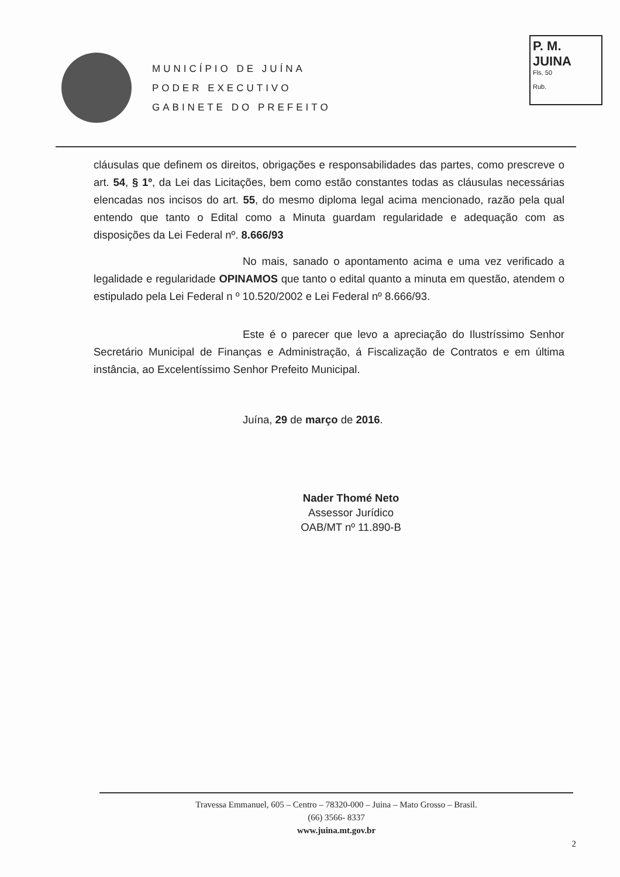MUNICÍPIO DE JUÍNA
PODER EXECUTIVO
GABINETE DO PREFEITO
P. M. JUINA
Fls. 50
Rub.
cláusulas que definem os direitos, obrigações e responsabilidades das partes, como prescreve o art. 54, § 1º, da Lei das Licitações, bem como estão constantes todas as cláusulas necessárias elencadas nos incisos do art. 55, do mesmo diploma legal acima mencionado, razão pela qual entendo que tanto o Edital como a Minuta guardam regularidade e adequação com as disposições da Lei Federal nº. 8.666/93
No mais, sanado o apontamento acima e uma vez verificado a legalidade e regularidade OPINAMOS que tanto o edital quanto a minuta em questão, atendem o estipulado pela Lei Federal n º 10.520/2002 e Lei Federal nº 8.666/93.
Este é o parecer que levo a apreciação do Ilustríssimo Senhor Secretário Municipal de Finanças e Administração, á Fiscalização de Contratos e em última instância, ao Excelentíssimo Senhor Prefeito Municipal.
Juína, 29 de março de 2016.
Nader Thomé Neto
Assessor Jurídico
OAB/MT nº 11.890-B
Travessa Emmanuel, 605 – Centro – 78320-000 – Juina – Mato Grosso – Brasil.
(66) 3566- 8337
www.juina.mt.gov.br
2